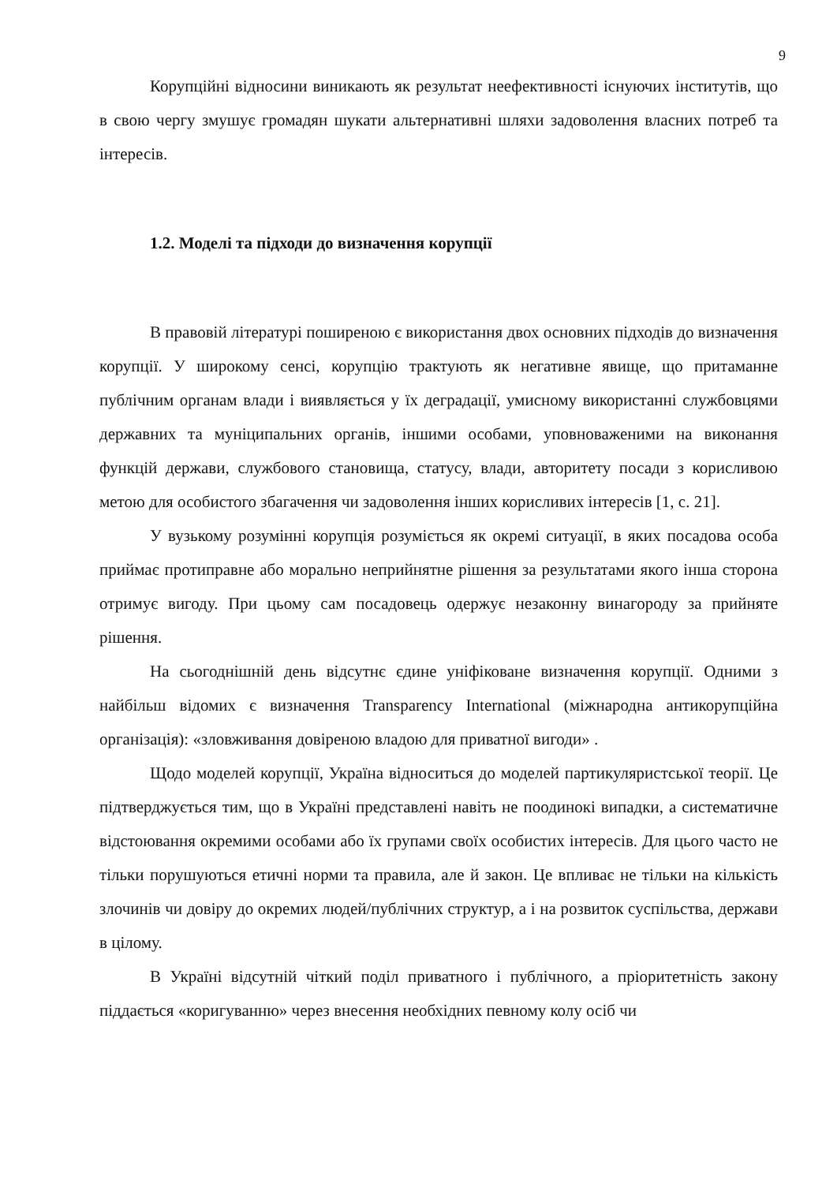9
Корупційні відносини виникають як результат неефективності існуючих інститутів, що в свою чергу змушує громадян шукати альтернативні шляхи задоволення власних потреб та інтересів.
1.2. Моделі та підходи до визначення корупції
В правовій літературі поширеною є використання двох основних підходів до визначення корупції. У широкому сенсі, корупцію трактують як негативне явище, що притаманне публічним органам влади і виявляється у їх деградації, умисному використанні службовцями державних та муніципальних органів, іншими особами, уповноваженими на виконання функцій держави, службового становища, статусу, влади, авторитету посади з корисливою метою для особистого збагачення чи задоволення інших корисливих інтересів [1, с. 21].
У вузькому розумінні корупція розуміється як окремі ситуації, в яких посадова особа приймає протиправне або морально неприйнятне рішення за результатами якого інша сторона отримує вигоду. При цьому сам посадовець одержує незаконну винагороду за прийняте рішення.
На сьогоднішній день відсутнє єдине уніфіковане визначення корупції. Одними з найбільш відомих є визначення Transparency International (міжнародна антикорупційна організація): «зловживання довіреною владою для приватної вигоди» .
Щодо моделей корупції, Україна відноситься до моделей партикуляристської теорії. Це підтверджується тим, що в Україні представлені навіть не поодинокі випадки, а систематичне відстоювання окремими особами або їх групами своїх особистих інтересів. Для цього часто не тільки порушуються етичні норми та правила, але й закон. Це впливає не тільки на кількість злочинів чи довіру до окремих людей/публічних структур, а і на розвиток суспільства, держави в цілому.
В Україні відсутній чіткий поділ приватного і публічного, а пріоритетність закону піддається «коригуванню» через внесення необхідних певному колу осіб чи